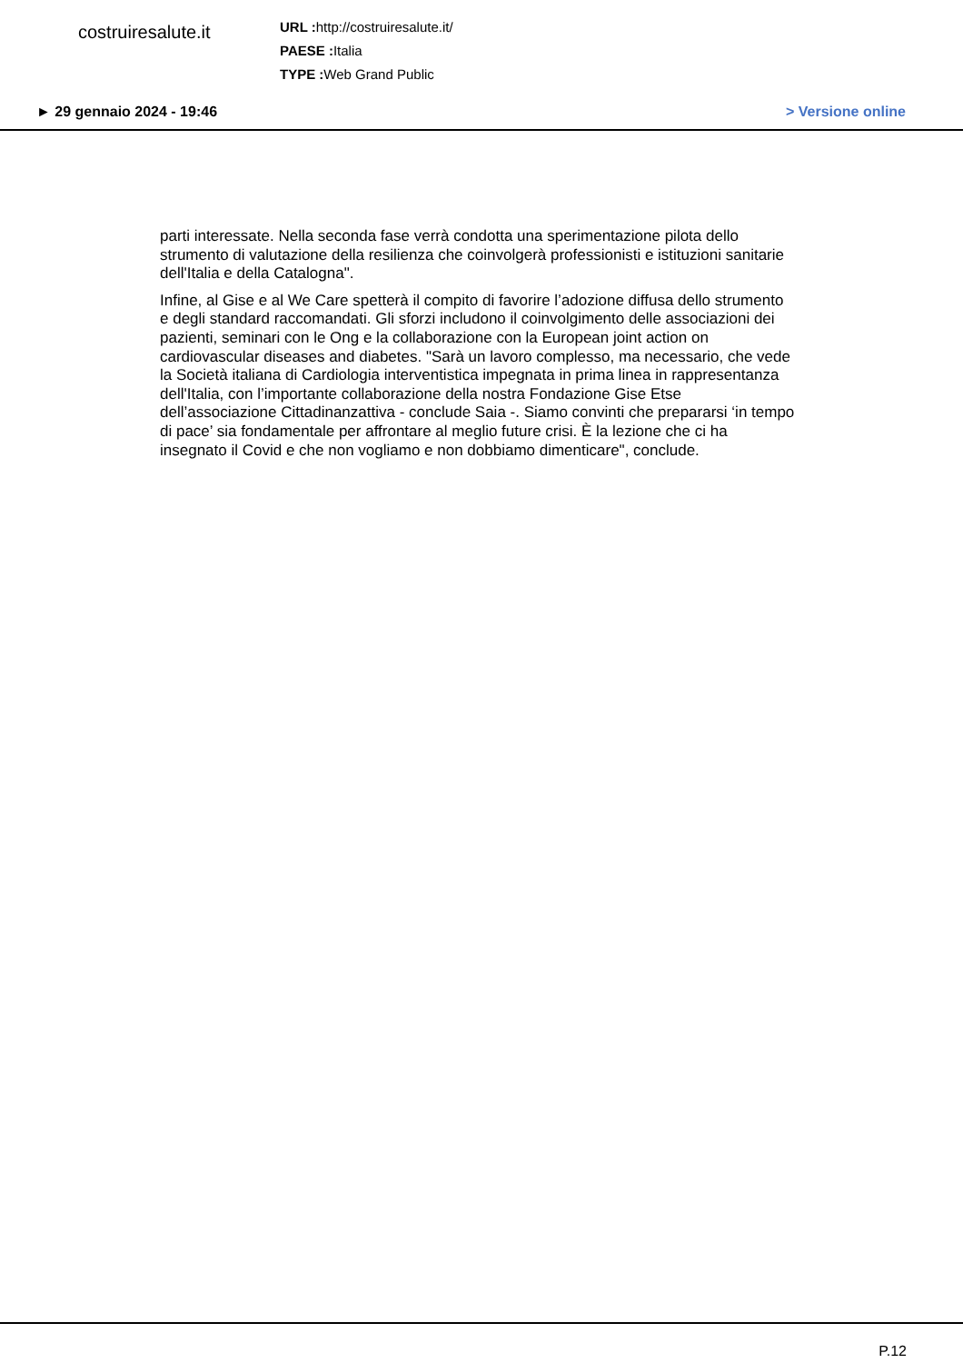costruiresalute.it
URL : http://costruiresalute.it/
PAESE : Italia
TYPE : Web Grand Public
► 29 gennaio 2024 - 19:46 > Versione online
parti interessate. Nella seconda fase verrà condotta una sperimentazione pilota dello strumento di valutazione della resilienza che coinvolgerà professionisti e istituzioni sanitarie dell'Italia e della Catalogna".
Infine, al Gise e al We Care spetterà il compito di favorire l’adozione diffusa dello strumento e degli standard raccomandati. Gli sforzi includono il coinvolgimento delle associazioni dei pazienti, seminari con le Ong e la collaborazione con la European joint action on cardiovascular diseases and diabetes. "Sarà un lavoro complesso, ma necessario, che vede la Società italiana di Cardiologia interventistica impegnata in prima linea in rappresentanza dell'Italia, con l’importante collaborazione della nostra Fondazione Gise Etse dell’associazione Cittadinanzattiva - conclude Saia -. Siamo convinti che prepararsi ‘in tempo di pace’ sia fondamentale per affrontare al meglio future crisi. È la lezione che ci ha insegnato il Covid e che non vogliamo e non dobbiamo dimenticare", conclude.
P.12